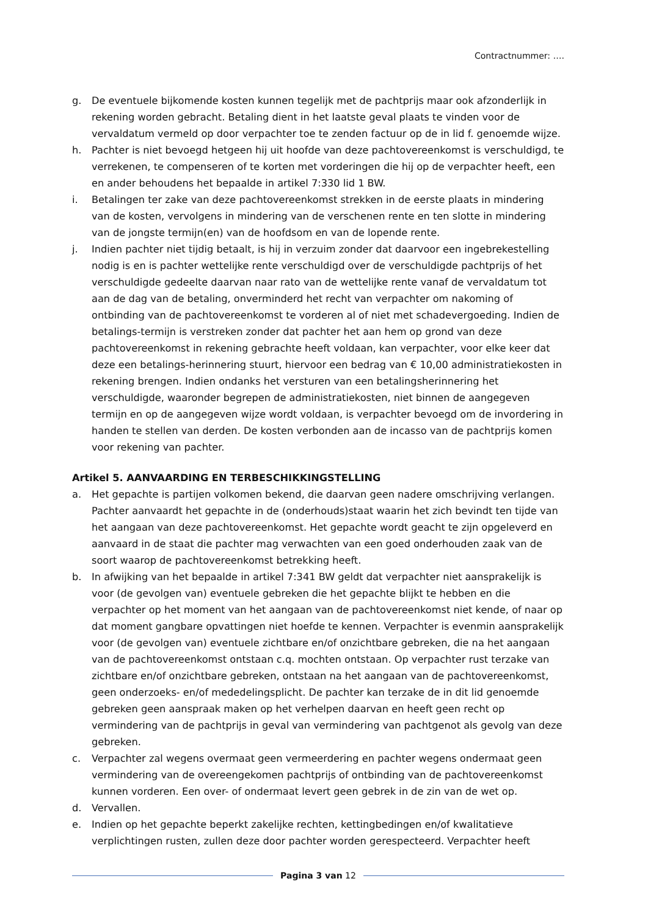Contractnummer: ….
g. De eventuele bijkomende kosten kunnen tegelijk met de pachtprijs maar ook afzonderlijk in rekening worden gebracht. Betaling dient in het laatste geval plaats te vinden voor de vervaldatum vermeld op door verpachter toe te zenden factuur op de in lid f. genoemde wijze.
h. Pachter is niet bevoegd hetgeen hij uit hoofde van deze pachtovereenkomst is verschuldigd, te verrekenen, te compenseren of te korten met vorderingen die hij op de verpachter heeft, een en ander behoudens het bepaalde in artikel 7:330 lid 1 BW.
i. Betalingen ter zake van deze pachtovereenkomst strekken in de eerste plaats in mindering van de kosten, vervolgens in mindering van de verschenen rente en ten slotte in mindering van de jongste termijn(en) van de hoofdsom en van de lopende rente.
j. Indien pachter niet tijdig betaalt, is hij in verzuim zonder dat daarvoor een ingebrekestelling nodig is en is pachter wettelijke rente verschuldigd over de verschuldigde pachtprijs of het verschuldigde gedeelte daarvan naar rato van de wettelijke rente vanaf de vervaldatum tot aan de dag van de betaling, onverminderd het recht van verpachter om nakoming of ontbinding van de pachtovereenkomst te vorderen al of niet met schadevergoeding. Indien de betalings-termijn is verstreken zonder dat pachter het aan hem op grond van deze pachtovereenkomst in rekening gebrachte heeft voldaan, kan verpachter, voor elke keer dat deze een betalings-herinnering stuurt, hiervoor een bedrag van € 10,00 administratiekosten in rekening brengen. Indien ondanks het versturen van een betalingsherinnering het verschuldigde, waaronder begrepen de administratiekosten, niet binnen de aangegeven termijn en op de aangegeven wijze wordt voldaan, is verpachter bevoegd om de invordering in handen te stellen van derden. De kosten verbonden aan de incasso van de pachtprijs komen voor rekening van pachter.
Artikel 5. AANVAARDING EN TERBESCHIKKINGSTELLING
a. Het gepachte is partijen volkomen bekend, die daarvan geen nadere omschrijving verlangen. Pachter aanvaardt het gepachte in de (onderhouds)staat waarin het zich bevindt ten tijde van het aangaan van deze pachtovereenkomst. Het gepachte wordt geacht te zijn opgeleverd en aanvaard in de staat die pachter mag verwachten van een goed onderhouden zaak van de soort waarop de pachtovereenkomst betrekking heeft.
b. In afwijking van het bepaalde in artikel 7:341 BW geldt dat verpachter niet aansprakelijk is voor (de gevolgen van) eventuele gebreken die het gepachte blijkt te hebben en die verpachter op het moment van het aangaan van de pachtovereenkomst niet kende, of naar op dat moment gangbare opvattingen niet hoefde te kennen. Verpachter is evenmin aansprakelijk voor (de gevolgen van) eventuele zichtbare en/of onzichtbare gebreken, die na het aangaan van de pachtovereenkomst ontstaan c.q. mochten ontstaan. Op verpachter rust terzake van zichtbare en/of onzichtbare gebreken, ontstaan na het aangaan van de pachtovereenkomst, geen onderzoeks- en/of mededelingsplicht. De pachter kan terzake de in dit lid genoemde gebreken geen aanspraak maken op het verhelpen daarvan en heeft geen recht op vermindering van de pachtprijs in geval van vermindering van pachtgenot als gevolg van deze gebreken.
c. Verpachter zal wegens overmaat geen vermeerdering en pachter wegens ondermaat geen vermindering van de overeengekomen pachtprijs of ontbinding van de pachtovereenkomst kunnen vorderen. Een over- of ondermaat levert geen gebrek in de zin van de wet op.
d. Vervallen.
e. Indien op het gepachte beperkt zakelijke rechten, kettingbedingen en/of kwalitatieve verplichtingen rusten, zullen deze door pachter worden gerespecteerd. Verpachter heeft
Pagina 3 van 12